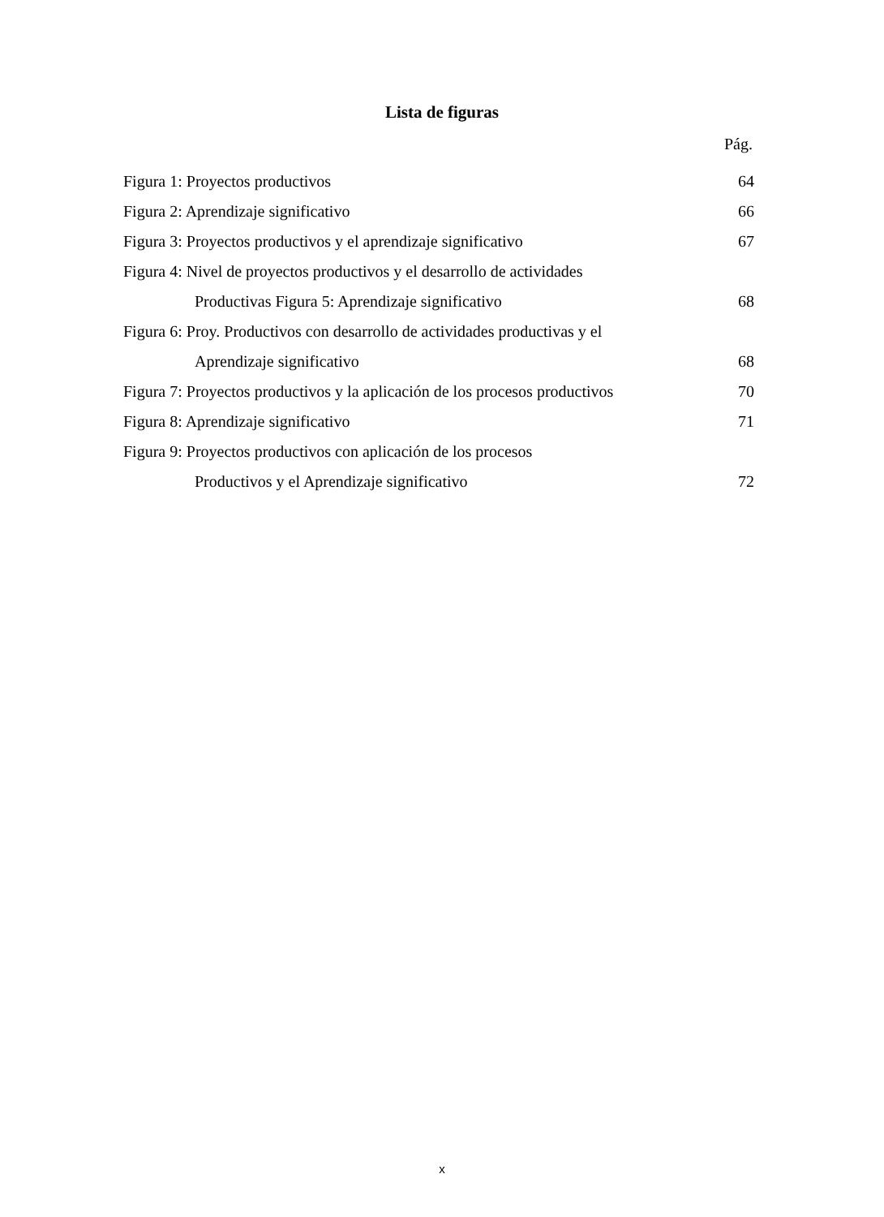Lista de figuras
Pág.
Figura 1: Proyectos productivos 64
Figura 2: Aprendizaje significativo 66
Figura 3: Proyectos productivos y el aprendizaje significativo 67
Figura 4: Nivel de proyectos productivos y el desarrollo de actividades
Productivas Figura 5: Aprendizaje significativo 68
Figura 6: Proy. Productivos con desarrollo de actividades productivas y el
Aprendizaje significativo 68
Figura 7: Proyectos productivos y la aplicación de los procesos productivos 70
Figura 8: Aprendizaje significativo 71
Figura 9: Proyectos productivos con aplicación de los procesos
Productivos y el Aprendizaje significativo 72
x